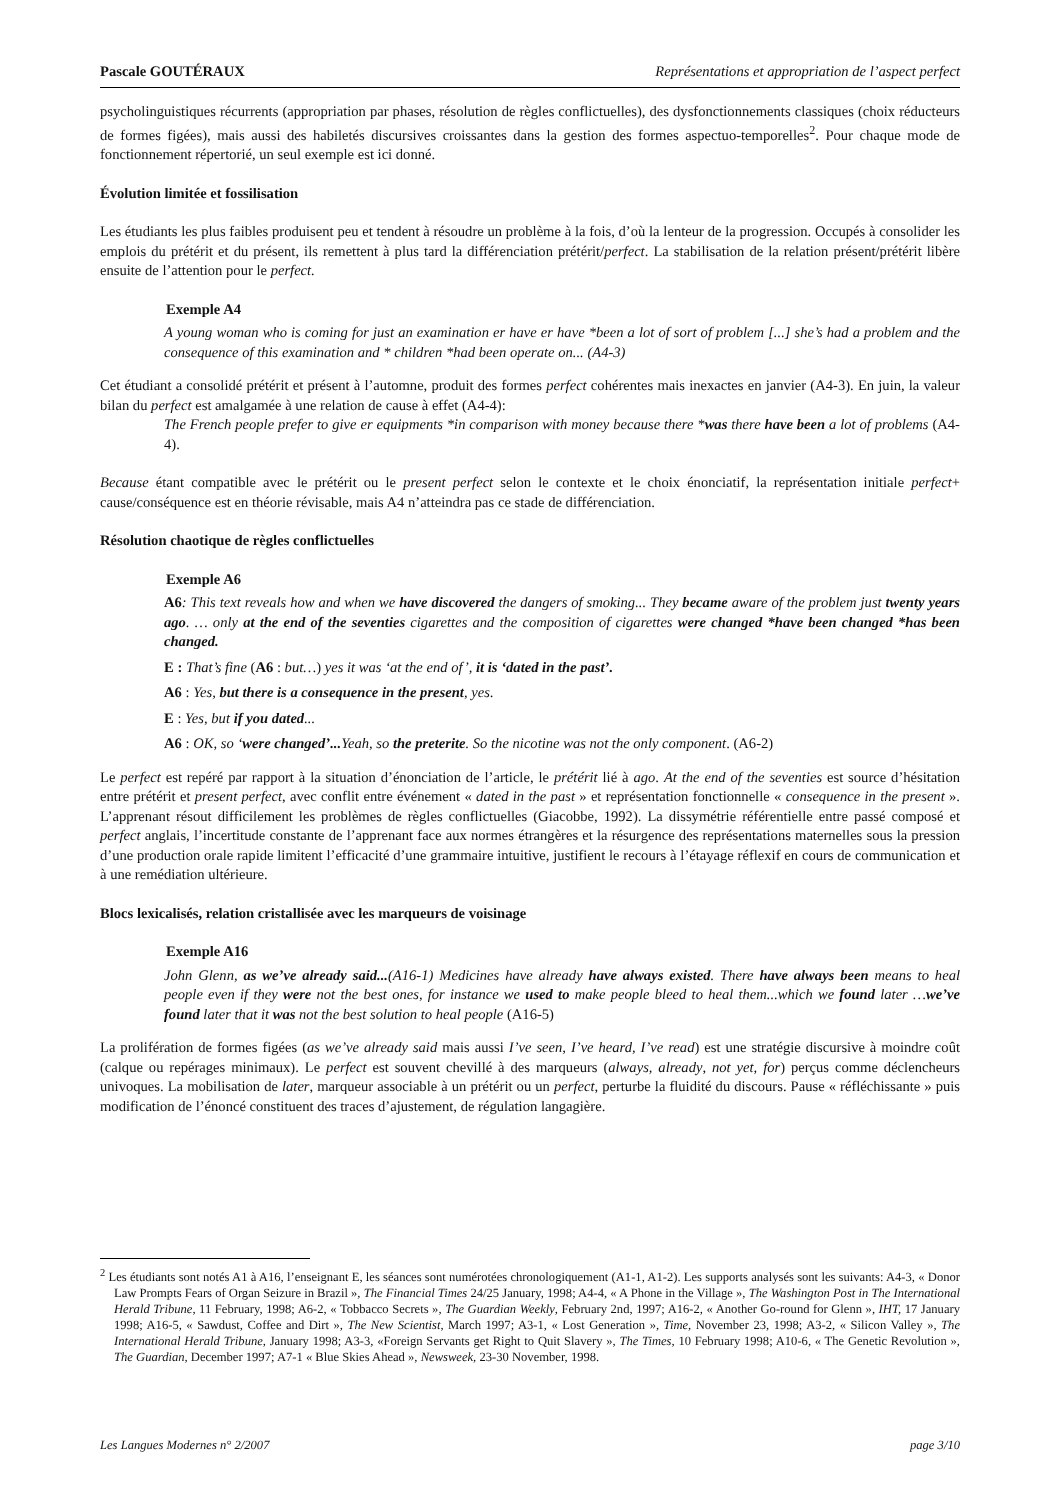Pascale GOUTÉRAUX Représentations et appropriation de l’aspect perfect
psycholinguistiques récurrents (appropriation par phases, résolution de règles conflictuelles), des dysfonctionnements classiques (choix réducteurs de formes figées), mais aussi des habiletés discursives croissantes dans la gestion des formes aspectuo-temporelles<sup>2</sup>. Pour chaque mode de fonctionnement répertorié, un seul exemple est ici donné.
Évolution limitée et fossilisation
Les étudiants les plus faibles produisent peu et tendent à résoudre un problème à la fois, d’où la lenteur de la progression. Occupés à consolider les emplois du prétérit et du présent, ils remettent à plus tard la différenciation prétérit/perfect. La stabilisation de la relation présent/prétérit libère ensuite de l’attention pour le perfect.
Exemple A4
A young woman who is coming for just an examination er have er have *been a lot of sort of problem [...] she’s had a problem and the consequence of this examination and * children *had been operate on... (A4-3)
Cet étudiant a consolidé prétérit et présent à l’automne, produit des formes perfect cohérentes mais inexactes en janvier (A4-3). En juin, la valeur bilan du perfect est amalgamée à une relation de cause à effet (A4-4):
The French people prefer to give er equipments *in comparison with money because there *was there have been a lot of problems (A4-4).
Because étant compatible avec le prétérit ou le present perfect selon le contexte et le choix énonciatif, la représentation initiale perfect+ cause/conséquence est en théorie révisable, mais A4 n’atteindra pas ce stade de différenciation.
Résolution chaotique de règles conflictuelles
Exemple A6
A6: This text reveals how and when we have discovered the dangers of smoking... They became aware of the problem just twenty years ago. … only at the end of the seventies cigarettes and the composition of cigarettes were changed *have been changed *has been changed.
E : That’s fine (A6 : but…) yes it was ‘at the end of’, it is ‘dated in the past’.
A6 : Yes, but there is a consequence in the present, yes.
E : Yes, but if you dated...
A6 : OK, so ‘were changed’... Yeah, so the preterite. So the nicotine was not the only component. (A6-2)
Le perfect est repéré par rapport à la situation d’énonciation de l’article, le prétérit lié à ago. At the end of the seventies est source d’hésitation entre prétérit et present perfect, avec conflit entre événement « dated in the past » et représentation fonctionnelle « consequence in the present ». L’apprenant résout difficilement les problèmes de règles conflictuelles (Giacobbe, 1992). La dissymétrie référentielle entre passé composé et perfect anglais, l’incertitude constante de l’apprenant face aux normes étrangères et la résurgence des représentations maternelles sous la pression d’une production orale rapide limitent l’efficacité d’une grammaire intuitive, justifient le recours à l’étayage réflexif en cours de communication et à une remédiation ultérieure.
Blocs lexicalisés, relation cristallisée avec les marqueurs de voisinage
Exemple A16
John Glenn, as we’ve already said...(A16-1) Medicines have already have always existed. There have always been means to heal people even if they were not the best ones, for instance we used to make people bleed to heal them...which we found later …we’ve found later that it was not the best solution to heal people (A16-5)
La prolifération de formes figées (as we’ve already said mais aussi I’ve seen, I’ve heard, I’ve read) est une stratégie discursive à moindre coût (calque ou repérages minimaux). Le perfect est souvent chevillé à des marqueurs (always, already, not yet, for) perçus comme déclencheurs univoques. La mobilisation de later, marqueur associable à un prétérit ou un perfect, perturbe la fluidité du discours. Pause « réfléchissante » puis modification de l’énoncé constituent des traces d’ajustement, de régulation langagière.
<sup>2</sup> Les étudiants sont notés A1 à A16, l’enseignant E, les séances sont numérotées chronologiquement (A1-1, A1-2). Les supports analysés sont les suivants: A4-3, « Donor Law Prompts Fears of Organ Seizure in Brazil », The Financial Times 24/25 January, 1998; A4-4, « A Phone in the Village », The Washington Post in The International Herald Tribune, 11 February, 1998; A6-2, « Tobbacco Secrets », The Guardian Weekly, February 2nd, 1997; A16-2, « Another Go-round for Glenn », IHT, 17 January 1998; A16-5, « Sawdust, Coffee and Dirt », The New Scientist, March 1997; A3-1, « Lost Generation », Time, November 23, 1998; A3-2, « Silicon Valley », The International Herald Tribune, January 1998; A3-3, «Foreign Servants get Right to Quit Slavery », The Times, 10 February 1998; A10-6, « The Genetic Revolution », The Guardian, December 1997; A7-1 « Blue Skies Ahead », Newsweek, 23-30 November, 1998.
Les Langues Modernes n° 2/2007 page 3/10